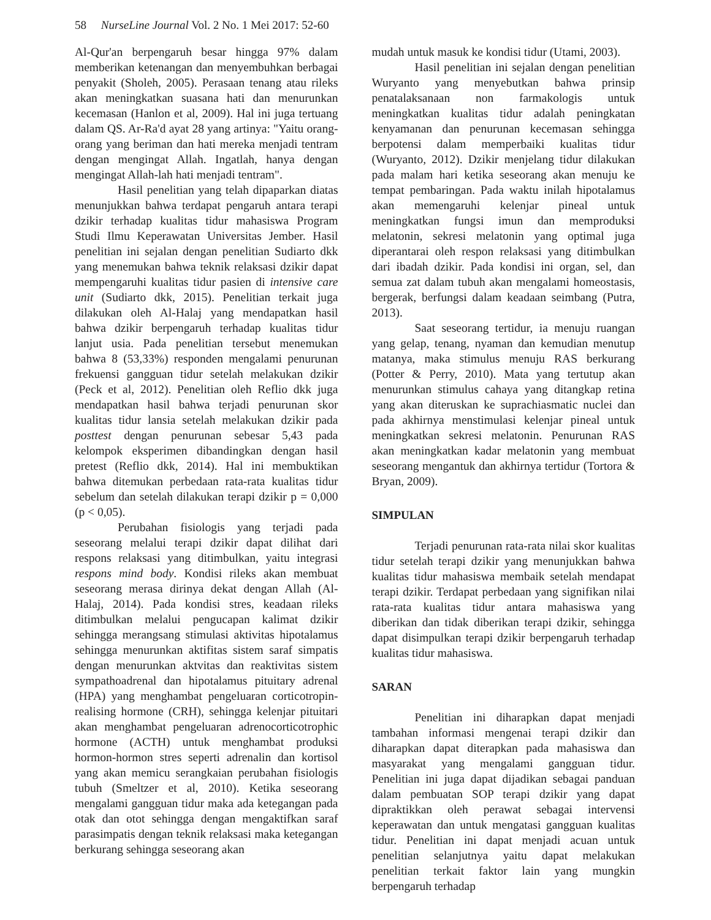58 NurseLine Journal Vol. 2 No. 1 Mei 2017: 52-60
Al-Qur'an berpengaruh besar hingga 97% dalam memberikan ketenangan dan menyembuhkan berbagai penyakit (Sholeh, 2005). Perasaan tenang atau rileks akan meningkatkan suasana hati dan menurunkan kecemasan (Hanlon et al, 2009). Hal ini juga tertuang dalam QS. Ar-Ra'd ayat 28 yang artinya: "Yaitu orang-orang yang beriman dan hati mereka menjadi tentram dengan mengingat Allah. Ingatlah, hanya dengan mengingat Allah-lah hati menjadi tentram".
Hasil penelitian yang telah dipaparkan diatas menunjukkan bahwa terdapat pengaruh antara terapi dzikir terhadap kualitas tidur mahasiswa Program Studi Ilmu Keperawatan Universitas Jember. Hasil penelitian ini sejalan dengan penelitian Sudiarto dkk yang menemukan bahwa teknik relaksasi dzikir dapat mempengaruhi kualitas tidur pasien di intensive care unit (Sudiarto dkk, 2015). Penelitian terkait juga dilakukan oleh Al-Halaj yang mendapatkan hasil bahwa dzikir berpengaruh terhadap kualitas tidur lanjut usia. Pada penelitian tersebut menemukan bahwa 8 (53,33%) responden mengalami penurunan frekuensi gangguan tidur setelah melakukan dzikir (Peck et al, 2012). Penelitian oleh Reflio dkk juga mendapatkan hasil bahwa terjadi penurunan skor kualitas tidur lansia setelah melakukan dzikir pada posttest dengan penurunan sebesar 5,43 pada kelompok eksperimen dibandingkan dengan hasil pretest (Reflio dkk, 2014). Hal ini membuktikan bahwa ditemukan perbedaan rata-rata kualitas tidur sebelum dan setelah dilakukan terapi dzikir p = 0,000 (p < 0,05).
Perubahan fisiologis yang terjadi pada seseorang melalui terapi dzikir dapat dilihat dari respons relaksasi yang ditimbulkan, yaitu integrasi respons mind body. Kondisi rileks akan membuat seseorang merasa dirinya dekat dengan Allah (Al-Halaj, 2014). Pada kondisi stres, keadaan rileks ditimbulkan melalui pengucapan kalimat dzikir sehingga merangsang stimulasi aktivitas hipotalamus sehingga menurunkan aktifitas sistem saraf simpatis dengan menurunkan aktvitas dan reaktivitas sistem sympathoadrenal dan hipotalamus pituitary adrenal (HPA) yang menghambat pengeluaran corticotropin-realising hormone (CRH), sehingga kelenjar pituitari akan menghambat pengeluaran adrenocorticotrophic hormone (ACTH) untuk menghambat produksi hormon-hormon stres seperti adrenalin dan kortisol yang akan memicu serangkaian perubahan fisiologis tubuh (Smeltzer et al, 2010). Ketika seseorang mengalami gangguan tidur maka ada ketegangan pada otak dan otot sehingga dengan mengaktifkan saraf parasimpatis dengan teknik relaksasi maka ketegangan berkurang sehingga seseorang akan
mudah untuk masuk ke kondisi tidur (Utami, 2003).
Hasil penelitian ini sejalan dengan penelitian Wuryanto yang menyebutkan bahwa prinsip penatalaksanaan non farmakologis untuk meningkatkan kualitas tidur adalah peningkatan kenyamanan dan penurunan kecemasan sehingga berpotensi dalam memperbaiki kualitas tidur (Wuryanto, 2012). Dzikir menjelang tidur dilakukan pada malam hari ketika seseorang akan menuju ke tempat pembaringan. Pada waktu inilah hipotalamus akan memengaruhi kelenjar pineal untuk meningkatkan fungsi imun dan memproduksi melatonin, sekresi melatonin yang optimal juga diperantarai oleh respon relaksasi yang ditimbulkan dari ibadah dzikir. Pada kondisi ini organ, sel, dan semua zat dalam tubuh akan mengalami homeostasis, bergerak, berfungsi dalam keadaan seimbang (Putra, 2013).
Saat seseorang tertidur, ia menuju ruangan yang gelap, tenang, nyaman dan kemudian menutup matanya, maka stimulus menuju RAS berkurang (Potter & Perry, 2010). Mata yang tertutup akan menurunkan stimulus cahaya yang ditangkap retina yang akan diteruskan ke suprachiasmatic nuclei dan pada akhirnya menstimulasi kelenjar pineal untuk meningkatkan sekresi melatonin. Penurunan RAS akan meningkatkan kadar melatonin yang membuat seseorang mengantuk dan akhirnya tertidur (Tortora & Bryan, 2009).
SIMPULAN
Terjadi penurunan rata-rata nilai skor kualitas tidur setelah terapi dzikir yang menunjukkan bahwa kualitas tidur mahasiswa membaik setelah mendapat terapi dzikir. Terdapat perbedaan yang signifikan nilai rata-rata kualitas tidur antara mahasiswa yang diberikan dan tidak diberikan terapi dzikir, sehingga dapat disimpulkan terapi dzikir berpengaruh terhadap kualitas tidur mahasiswa.
SARAN
Penelitian ini diharapkan dapat menjadi tambahan informasi mengenai terapi dzikir dan diharapkan dapat diterapkan pada mahasiswa dan masyarakat yang mengalami gangguan tidur. Penelitian ini juga dapat dijadikan sebagai panduan dalam pembuatan SOP terapi dzikir yang dapat dipraktikkan oleh perawat sebagai intervensi keperawatan dan untuk mengatasi gangguan kualitas tidur. Penelitian ini dapat menjadi acuan untuk penelitian selanjutnya yaitu dapat melakukan penelitian terkait faktor lain yang mungkin berpengaruh terhadap